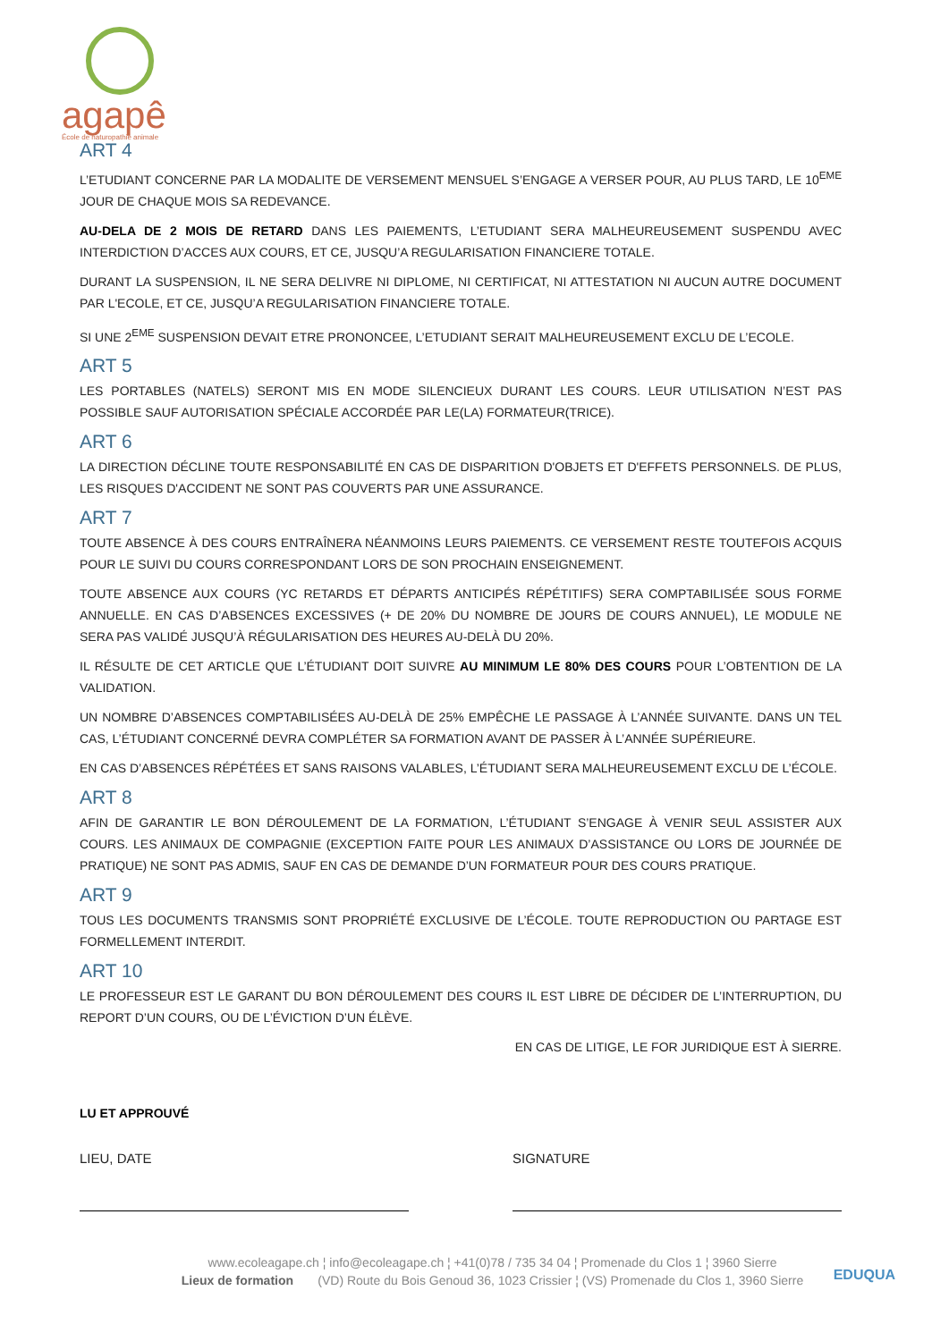agapê
École de naturopathie animale
ART 4
L’ETUDIANT CONCERNE PAR LA MODALITE DE VERSEMENT MENSUEL S’ENGAGE A VERSER POUR, AU PLUS TARD, LE 10<sup>EME</sup> JOUR DE CHAQUE MOIS SA REDEVANCE.
AU-DELA DE 2 MOIS DE RETARD DANS LES PAIEMENTS, L’ETUDIANT SERA MALHEUREUSEMENT SUSPENDU AVEC INTERDICTION D’ACCES AUX COURS, ET CE, JUSQU’A REGULARISATION FINANCIERE TOTALE.
DURANT LA SUSPENSION, IL NE SERA DELIVRE NI DIPLOME, NI CERTIFICAT, NI ATTESTATION NI AUCUN AUTRE DOCUMENT PAR L'ECOLE, ET CE, JUSQU’A REGULARISATION FINANCIERE TOTALE.
SI UNE 2<sup>EME</sup> SUSPENSION DEVAIT ETRE PRONONCEE, L’ETUDIANT SERAIT MALHEUREUSEMENT EXCLU DE L’ECOLE.
ART 5
LES PORTABLES (NATELS) SERONT MIS EN MODE SILENCIEUX DURANT LES COURS. LEUR UTILISATION N’EST PAS POSSIBLE SAUF AUTORISATION SPÉCIALE ACCORDÉE PAR LE(LA) FORMATEUR(TRICE).
ART 6
LA DIRECTION DÉCLINE TOUTE RESPONSABILITÉ EN CAS DE DISPARITION D'OBJETS ET D'EFFETS PERSONNELS. DE PLUS, LES RISQUES D'ACCIDENT NE SONT PAS COUVERTS PAR UNE ASSURANCE.
ART 7
TOUTE ABSENCE À DES COURS ENTRAÎNERA NÉANMOINS LEURS PAIEMENTS. CE VERSEMENT RESTE TOUTEFOIS ACQUIS POUR LE SUIVI DU COURS CORRESPONDANT LORS DE SON PROCHAIN ENSEIGNEMENT.
TOUTE ABSENCE AUX COURS (YC RETARDS ET DÉPARTS ANTICIPÉS RÉPÉTITIFS) SERA COMPTABILISÉE SOUS FORME ANNUELLE. EN CAS D’ABSENCES EXCESSIVES (+ DE 20% DU NOMBRE DE JOURS DE COURS ANNUEL), LE MODULE NE SERA PAS VALIDÉ JUSQU’À RÉGULARISATION DES HEURES AU-DELÀ DU 20%.
IL RÉSULTE DE CET ARTICLE QUE L’ÉTUDIANT DOIT SUIVRE AU MINIMUM LE 80% DES COURS POUR L’OBTENTION DE LA VALIDATION.
UN NOMBRE D’ABSENCES COMPTABILISÉES AU-DELÀ DE 25% EMPÊCHE LE PASSAGE À L’ANNÉE SUIVANTE. DANS UN TEL CAS, L’ÉTUDIANT CONCERNÉ DEVRA COMPLÉTER SA FORMATION AVANT DE PASSER À L’ANNÉE SUPÉRIEURE.
EN CAS D’ABSENCES RÉPÉTÉES ET SANS RAISONS VALABLES, L’ÉTUDIANT SERA MALHEUREUSEMENT EXCLU DE L’ÉCOLE.
ART 8
AFIN DE GARANTIR LE BON DÉROULEMENT DE LA FORMATION, L’ÉTUDIANT S’ENGAGE À VENIR SEUL ASSISTER AUX COURS. LES ANIMAUX DE COMPAGNIE (EXCEPTION FAITE POUR LES ANIMAUX D’ASSISTANCE OU LORS DE JOURNÉE DE PRATIQUE) NE SONT PAS ADMIS, SAUF EN CAS DE DEMANDE D’UN FORMATEUR POUR DES COURS PRATIQUE.
ART 9
TOUS LES DOCUMENTS TRANSMIS SONT PROPRIÉTÉ EXCLUSIVE DE L’ÉCOLE. TOUTE REPRODUCTION OU PARTAGE EST FORMELLEMENT INTERDIT.
ART 10
LE PROFESSEUR EST LE GARANT DU BON DÉROULEMENT DES COURS IL EST LIBRE DE DÉCIDER DE L’INTERRUPTION, DU REPORT D’UN COURS, OU DE L’ÉVICTION D’UN ÉLÈVE.
EN CAS DE LITIGE, LE FOR JURIDIQUE EST À SIERRE.
LU ET APPROUVÉ
LIEU, DATE SIGNATURE
www.ecoleagape.ch ¦ info@ecoleagape.ch ¦ +41(0)78 / 735 34 04 ¦ Promenade du Clos 1 ¦ 3960 Sierre
Lieux de formation (VD) Route du Bois Genoud 36, 1023 Crissier ¦ (VS) Promenade du Clos 1, 3960 Sierre
EDUQUA